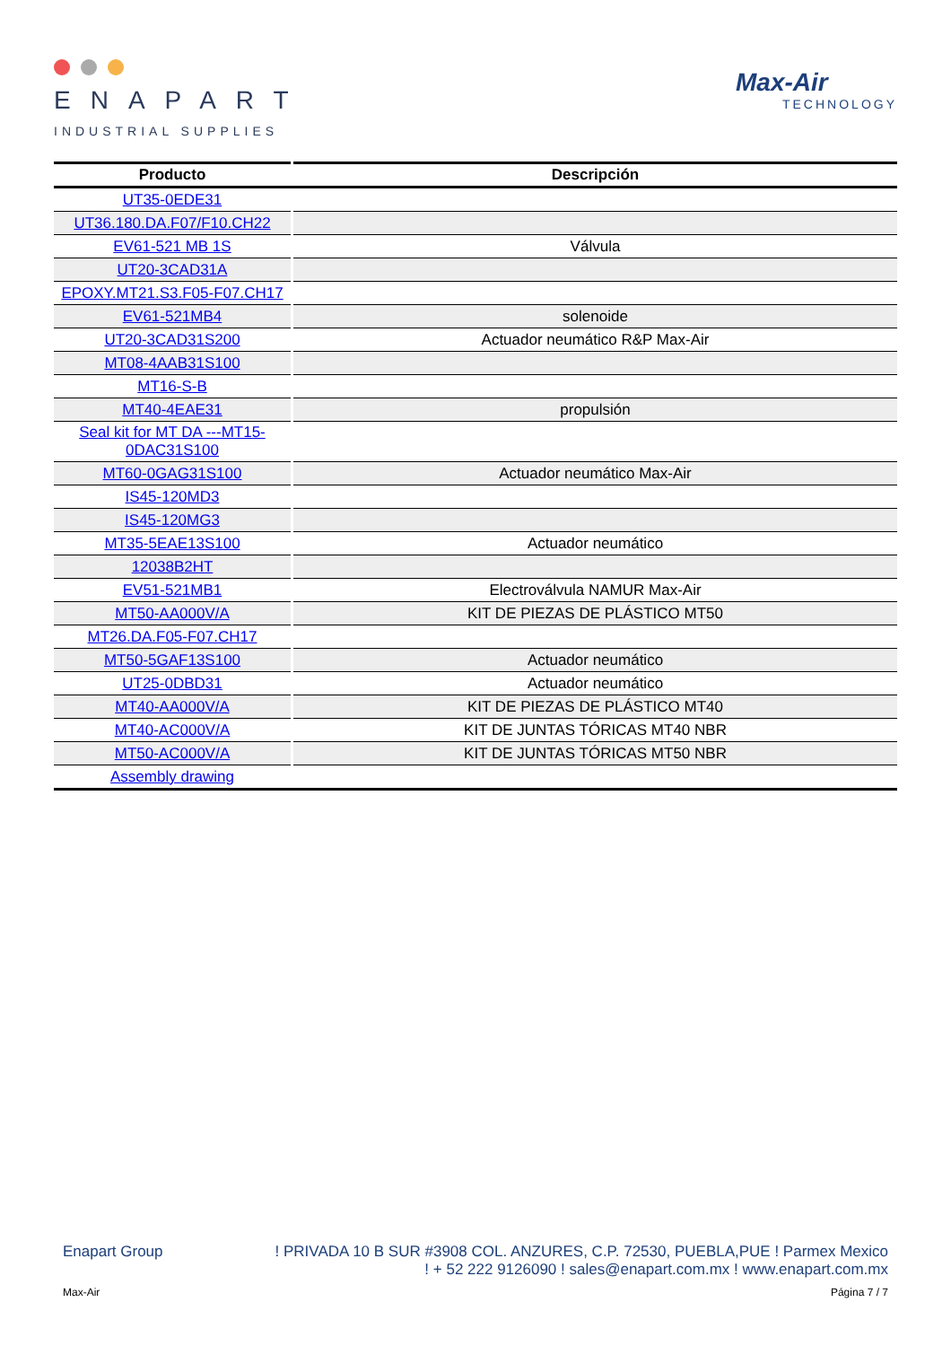ENAPART
INDUSTRIAL SUPPLIES
Max-Air
TECHNOLOGY
| Producto | Descripción |
| --- | --- |
| UT35-0EDE31 | |
| UT36.180.DA.F07/F10.CH22 | |
| EV61-521 MB 1S | Válvula |
| UT20-3CAD31A | |
| EPOXY.MT21.S3.F05-F07.CH17 | |
| EV61-521MB4 | solenoide |
| UT20-3CAD31S200 | Actuador neumático R&P Max-Air |
| MT08-4AAB31S100 | |
| MT16-S-B | |
| MT40-4EAE31 | propulsión |
| Seal kit for MT DA ---MT15-0DAC31S100 | |
| MT60-0GAG31S100 | Actuador neumático Max-Air |
| IS45-120MD3 | |
| IS45-120MG3 | |
| MT35-5EAE13S100 | Actuador neumático |
| 12038B2HT | |
| EV51-521MB1 | Electroválvula NAMUR Max-Air |
| MT50-AA000V/A | KIT DE PIEZAS DE PLÁSTICO MT50 |
| MT26.DA.F05-F07.CH17 | |
| MT50-5GAF13S100 | Actuador neumático |
| UT25-0DBD31 | Actuador neumático |
| MT40-AA000V/A | KIT DE PIEZAS DE PLÁSTICO MT40 |
| MT40-AC000V/A | KIT DE JUNTAS TÓRICAS MT40 NBR |
| MT50-AC000V/A | KIT DE JUNTAS TÓRICAS MT50 NBR |
| Assembly drawing | |
Enapart Group ! PRIVADA 10 B SUR #3908 COL. ANZURES, C.P. 72530, PUEBLA,PUE ! Parmex Mexico
! + 52 222 9126090 ! sales@enapart.com.mx ! www.enapart.com.mx
Max-Air Página 7 / 7